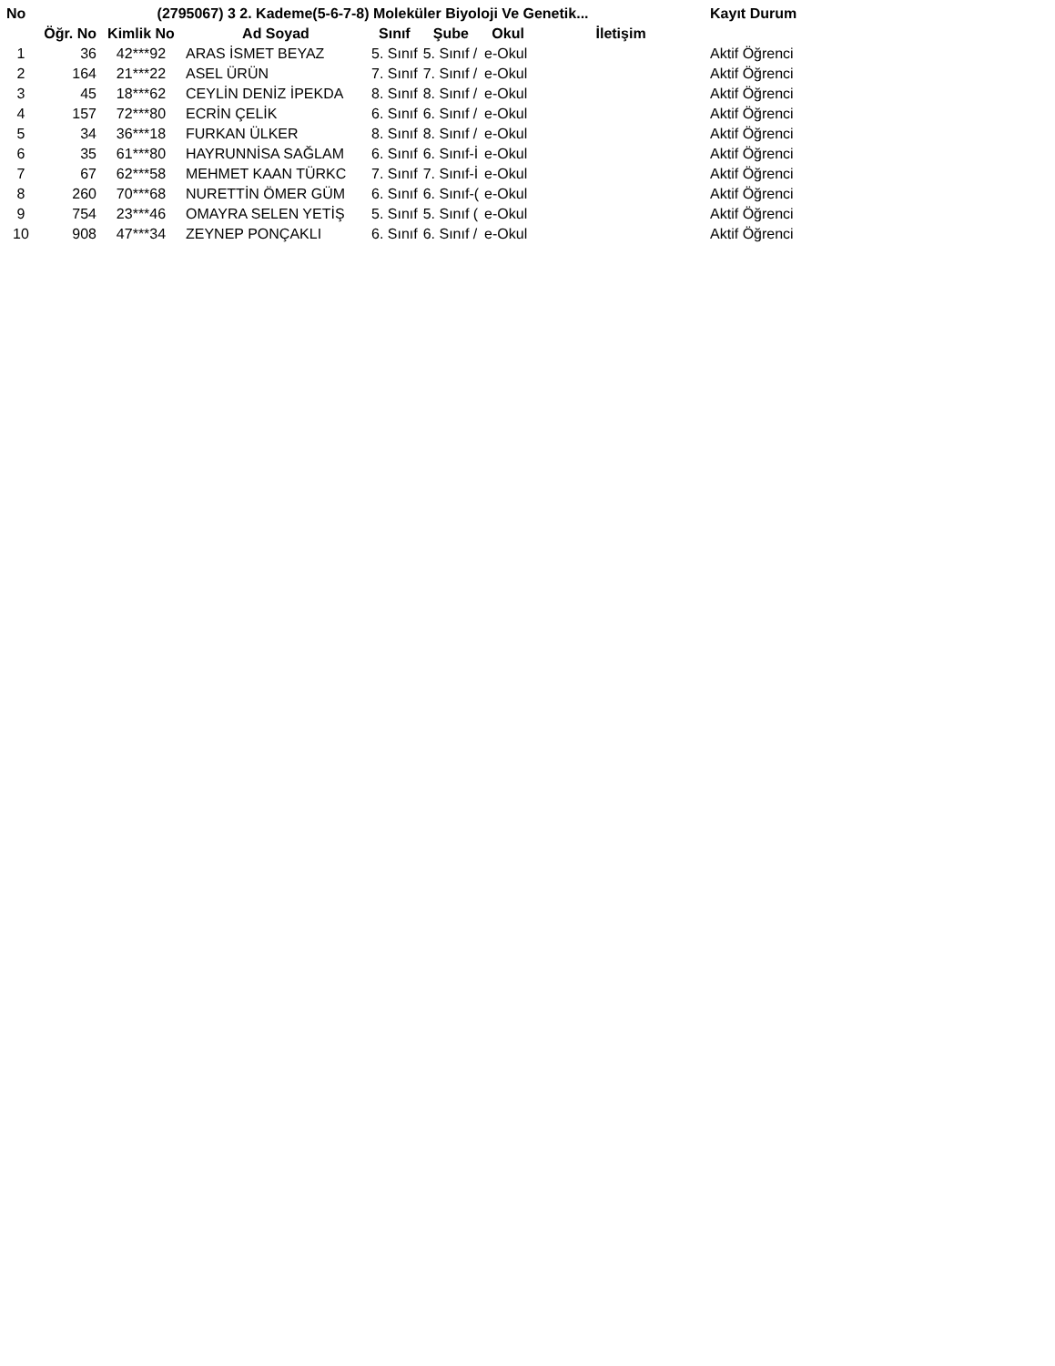| No | (2795067) 3 2. Kademe(5-6-7-8) Moleküler Biyoloji Ve Genetik... | | | | | | | Kayıt Durum |
| --- | --- | --- | --- | --- | --- | --- | --- | --- |
| | Öğr. No | Kimlik No | Ad Soyad | Sınıf | Şube | Okul | İletişim | |
| 1 | 36 | 42***92 | ARAS İSMET BEYAZ | 5. Sınıf | 5. Sınıf / | e-Okul | | Aktif Öğrenci |
| 2 | 164 | 21***22 | ASEL ÜRÜN | 7. Sınıf | 7. Sınıf / | e-Okul | | Aktif Öğrenci |
| 3 | 45 | 18***62 | CEYLİN DENİZ İPEKDA | 8. Sınıf | 8. Sınıf / | e-Okul | | Aktif Öğrenci |
| 4 | 157 | 72***80 | ECRİN ÇELİK | 6. Sınıf | 6. Sınıf / | e-Okul | | Aktif Öğrenci |
| 5 | 34 | 36***18 | FURKAN ÜLKER | 8. Sınıf | 8. Sınıf / | e-Okul | | Aktif Öğrenci |
| 6 | 35 | 61***80 | HAYRUNNİSA SAĞLAM | 6. Sınıf | 6. Sınıf-İ | e-Okul | | Aktif Öğrenci |
| 7 | 67 | 62***58 | MEHMET KAAN TÜRKC | 7. Sınıf | 7. Sınıf-İ | e-Okul | | Aktif Öğrenci |
| 8 | 260 | 70***68 | NURETTİN ÖMER GÜM | 6. Sınıf | 6. Sınıf-( | e-Okul | | Aktif Öğrenci |
| 9 | 754 | 23***46 | OMAYRA SELEN YETİŞ | 5. Sınıf | 5. Sınıf ( | e-Okul | | Aktif Öğrenci |
| 10 | 908 | 47***34 | ZEYNEP PONÇAKLI | 6. Sınıf | 6. Sınıf / | e-Okul | | Aktif Öğrenci |